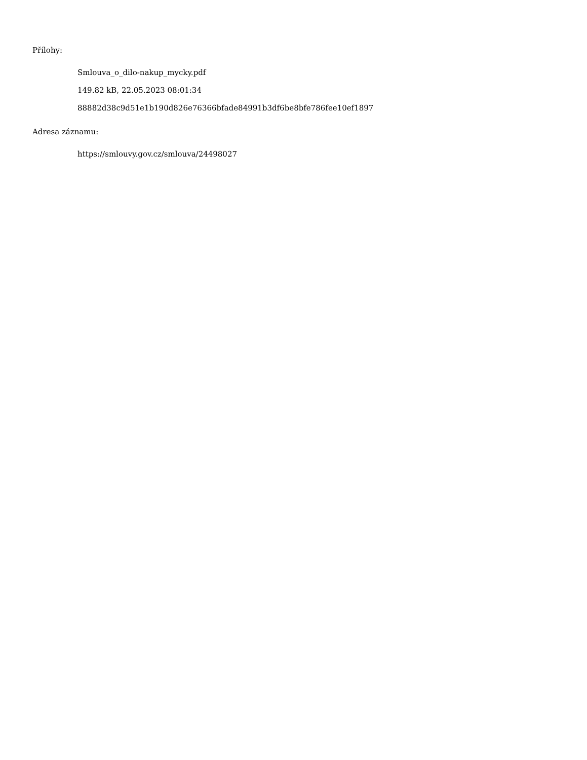Přílohy:
Smlouva_o_dilo-nakup_mycky.pdf
149.82 kB, 22.05.2023 08:01:34
88882d38c9d51e1b190d826e76366bfade84991b3df6be8bfe786fee10ef1897
Adresa záznamu:
https://smlouvy.gov.cz/smlouva/24498027